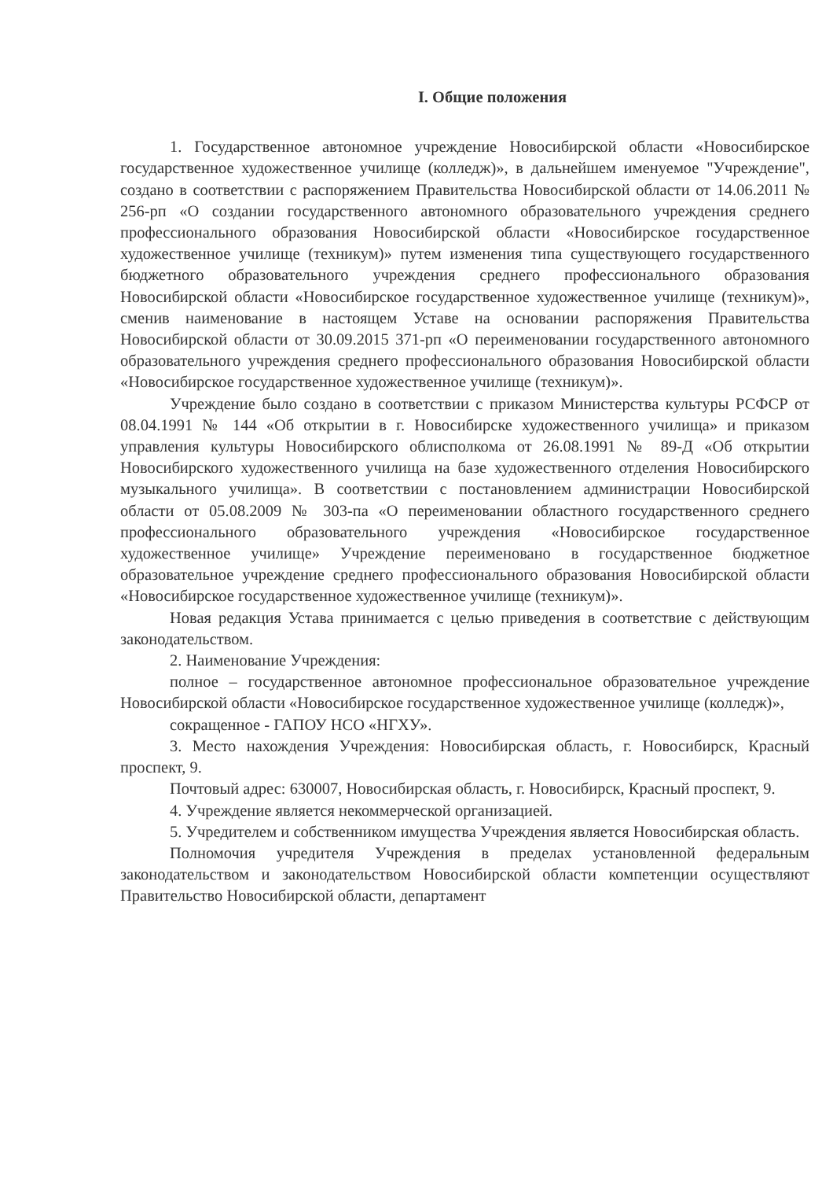I. Общие положения
1. Государственное автономное учреждение Новосибирской области «Новосибирское государственное художественное училище (колледж)», в дальнейшем именуемое "Учреждение", создано в соответствии с распоряжением Правительства Новосибирской области от 14.06.2011 № 256-рп «О создании государственного автономного образовательного учреждения среднего профессионального образования Новосибирской области «Новосибирское государственное художественное училище (техникум)» путем изменения типа существующего государственного бюджетного образовательного учреждения среднего профессионального образования Новосибирской области «Новосибирское государственное художественное училище (техникум)», сменив наименование в настоящем Уставе на основании распоряжения Правительства Новосибирской области от 30.09.2015 371-рп «О переименовании государственного автономного образовательного учреждения среднего профессионального образования Новосибирской области «Новосибирское государственное художественное училище (техникум)».
Учреждение было создано в соответствии с приказом Министерства культуры РСФСР от 08.04.1991 № 144 «Об открытии в г. Новосибирске художественного училища» и приказом управления культуры Новосибирского облисполкома от 26.08.1991 № 89-Д «Об открытии Новосибирского художественного училища на базе художественного отделения Новосибирского музыкального училища». В соответствии с постановлением администрации Новосибирской области от 05.08.2009 № 303-па «О переименовании областного государственного среднего профессионального образовательного учреждения «Новосибирское государственное художественное училище» Учреждение переименовано в государственное бюджетное образовательное учреждение среднего профессионального образования Новосибирской области «Новосибирское государственное художественное училище (техникум)».
Новая редакция Устава принимается с целью приведения в соответствие с действующим законодательством.
2. Наименование Учреждения:
полное – государственное автономное профессиональное образовательное учреждение Новосибирской области «Новосибирское государственное художественное училище (колледж)»,
сокращенное - ГАПОУ НСО «НГХУ».
3. Место нахождения Учреждения: Новосибирская область, г. Новосибирск, Красный проспект, 9.
Почтовый адрес: 630007, Новосибирская область, г. Новосибирск, Красный проспект, 9.
4. Учреждение является некоммерческой организацией.
5. Учредителем и собственником имущества Учреждения является Новосибирская область.
Полномочия учредителя Учреждения в пределах установленной федеральным законодательством и законодательством Новосибирской области компетенции осуществляют Правительство Новосибирской области, департамент